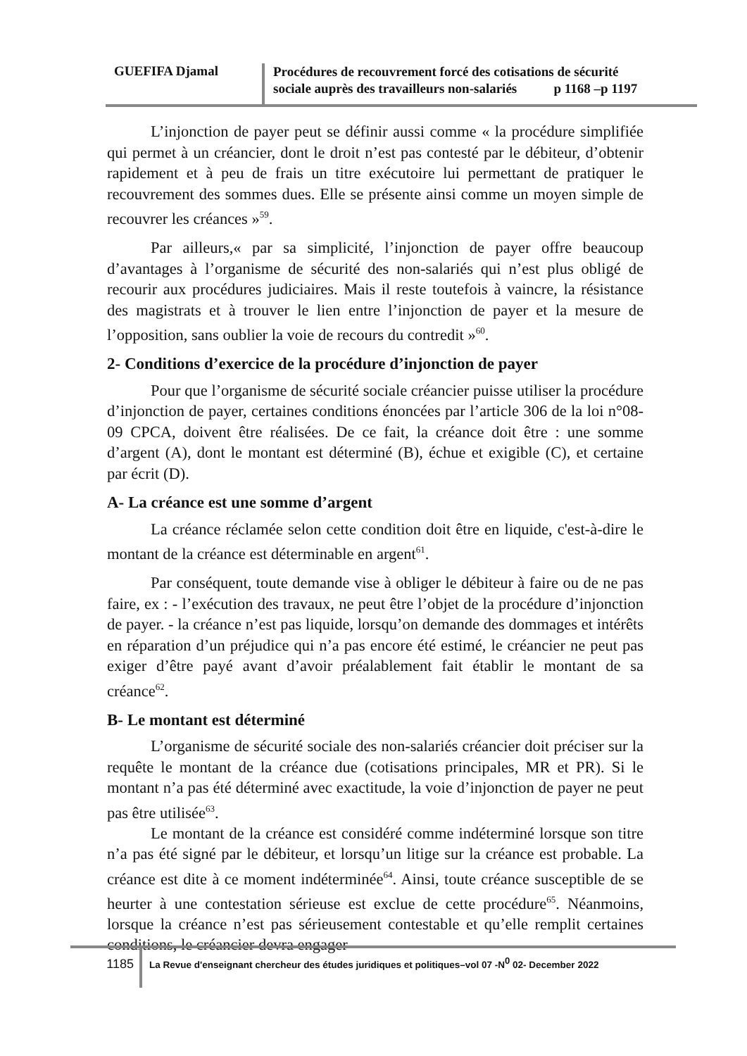GUEFIFA Djamal
Procédures de recouvrement forcé des cotisations de sécurité
sociale auprès des travailleurs non-salariés p 1168 –p 1197
L’injonction de payer peut se définir aussi comme « la procédure simplifiée qui permet à un créancier, dont le droit n’est pas contesté par le débiteur, d’obtenir rapidement et à peu de frais un titre exécutoire lui permettant de pratiquer le recouvrement des sommes dues. Elle se présente ainsi comme un moyen simple de recouvrer les créances »<sup>59</sup>.
Par ailleurs,« par sa simplicité, l’injonction de payer offre beaucoup d’avantages à l’organisme de sécurité des non-salariés qui n’est plus obligé de recourir aux procédures judiciaires. Mais il reste toutefois à vaincre, la résistance des magistrats et à trouver le lien entre l’injonction de payer et la mesure de l’opposition, sans oublier la voie de recours du contredit »<sup>60</sup>.
2- Conditions d’exercice de la procédure d’injonction de payer
Pour que l’organisme de sécurité sociale créancier puisse utiliser la procédure d’injonction de payer, certaines conditions énoncées par l’article 306 de la loi n°08-09 CPCA, doivent être réalisées. De ce fait, la créance doit être : une somme d’argent (A), dont le montant est déterminé (B), échue et exigible (C), et certaine par écrit (D).
A- La créance est une somme d’argent
La créance réclamée selon cette condition doit être en liquide, c'est-à-dire le montant de la créance est déterminable en argent<sup>61</sup>.
Par conséquent, toute demande vise à obliger le débiteur à faire ou de ne pas faire, ex : - l’exécution des travaux, ne peut être l’objet de la procédure d’injonction de payer. - la créance n’est pas liquide, lorsqu’on demande des dommages et intérêts en réparation d’un préjudice qui n’a pas encore été estimé, le créancier ne peut pas exiger d’être payé avant d’avoir préalablement fait établir le montant de sa créance<sup>62</sup>.
B- Le montant est déterminé
L’organisme de sécurité sociale des non-salariés créancier doit préciser sur la requête le montant de la créance due (cotisations principales, MR et PR). Si le montant n’a pas été déterminé avec exactitude, la voie d’injonction de payer ne peut pas être utilisée<sup>63</sup>.
Le montant de la créance est considéré comme indéterminé lorsque son titre n’a pas été signé par le débiteur, et lorsqu’un litige sur la créance est probable. La créance est dite à ce moment indéterminée<sup>64</sup>. Ainsi, toute créance susceptible de se heurter à une contestation sérieuse est exclue de cette procédure<sup>65</sup>. Néanmoins, lorsque la créance n’est pas sérieusement contestable et qu’elle remplit certaines conditions, le créancier devra engager
1185
La Revue d'enseignant chercheur des études juridiques et politiques–vol 07 -N<sup>0</sup> 02- December 2022